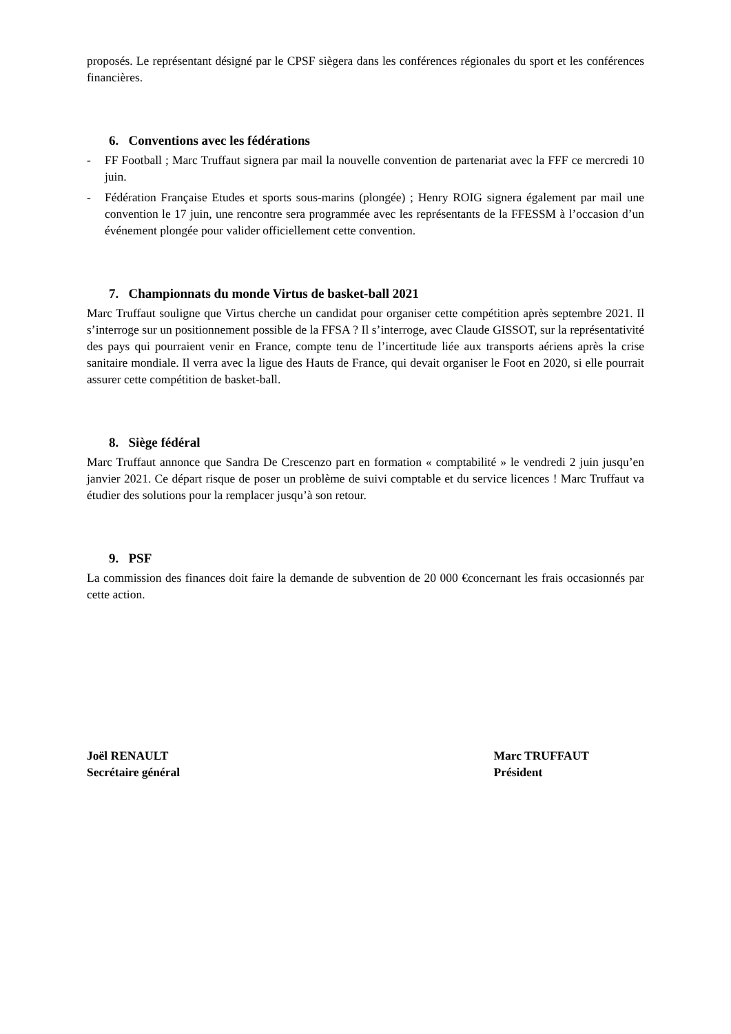proposés. Le représentant désigné par le CPSF siègera dans les conférences régionales du sport et les conférences financières.
6. Conventions avec les fédérations
- FF Football ; Marc Truffaut signera par mail la nouvelle convention de partenariat avec la FFF ce mercredi 10 juin.
- Fédération Française Etudes et sports sous-marins (plongée) ; Henry ROIG signera également par mail une convention le 17 juin, une rencontre sera programmée avec les représentants de la FFESSM à l’occasion d’un événement plongée pour valider officiellement cette convention.
7. Championnats du monde Virtus de basket-ball 2021
Marc Truffaut souligne que Virtus cherche un candidat pour organiser cette compétition après septembre 2021. Il s’interroge sur un positionnement possible de la FFSA ? Il s’interroge, avec Claude GISSOT, sur la représentativité des pays qui pourraient venir en France, compte tenu de l’incertitude liée aux transports aériens après la crise sanitaire mondiale. Il verra avec la ligue des Hauts de France, qui devait organiser le Foot en 2020, si elle pourrait assurer cette compétition de basket-ball.
8. Siège fédéral
Marc Truffaut annonce que Sandra De Crescenzo part en formation « comptabilité » le vendredi 2 juin jusqu’en janvier 2021. Ce départ risque de poser un problème de suivi comptable et du service licences ! Marc Truffaut va étudier des solutions pour la remplacer jusqu’à son retour.
9. PSF
La commission des finances doit faire la demande de subvention de 20 000 €concernant les frais occasionnés par cette action.
Joël RENAULT
Secrétaire général
Marc TRUFFAUT
Président